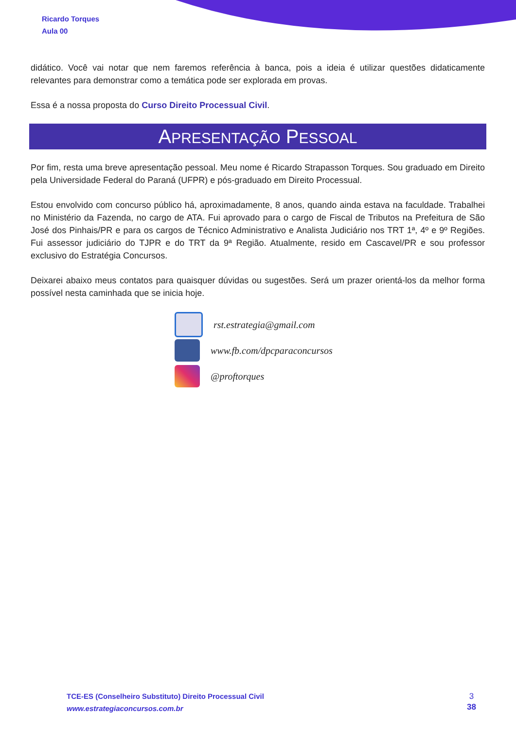Ricardo Torques
Aula 00
didático. Você vai notar que nem faremos referência à banca, pois a ideia é utilizar questões didaticamente relevantes para demonstrar como a temática pode ser explorada em provas.
Essa é a nossa proposta do Curso Direito Processual Civil.
APRESENTAÇÃO PESSOAL
Por fim, resta uma breve apresentação pessoal. Meu nome é Ricardo Strapasson Torques. Sou graduado em Direito pela Universidade Federal do Paraná (UFPR) e pós-graduado em Direito Processual.
Estou envolvido com concurso público há, aproximadamente, 8 anos, quando ainda estava na faculdade. Trabalhei no Ministério da Fazenda, no cargo de ATA. Fui aprovado para o cargo de Fiscal de Tributos na Prefeitura de São José dos Pinhais/PR e para os cargos de Técnico Administrativo e Analista Judiciário nos TRT 1ª, 4º e 9º Regiões. Fui assessor judiciário do TJPR e do TRT da 9ª Região. Atualmente, resido em Cascavel/PR e sou professor exclusivo do Estratégia Concursos.
Deixarei abaixo meus contatos para quaisquer dúvidas ou sugestões. Será um prazer orientá-los da melhor forma possível nesta caminhada que se inicia hoje.
rst.estrategia@gmail.com
www.fb.com/dpcparaconcursos
@proftorques
TCE-ES (Conselheiro Substituto) Direito Processual Civil
www.estrategiaconcursos.com.br
3
38